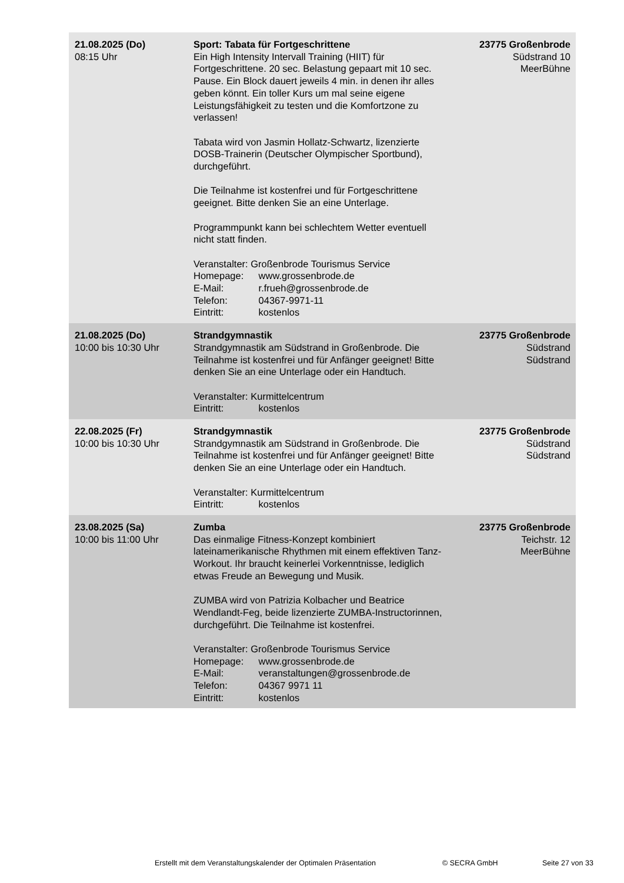| 21.08.2025 (Do) 08:15 Uhr | Sport: Tabata für Fortgeschrittene Ein High Intensity Intervall Training (HIIT) für Fortgeschrittene. 20 sec. Belastung gepaart mit 10 sec. Pause. Ein Block dauert jeweils 4 min. in denen ihr alles geben könnt. Ein toller Kurs um mal seine eigene Leistungsfähigkeit zu testen und die Komfortzone zu verlassen! Tabata wird von Jasmin Hollatz-Schwartz, lizenzierte DOSB-Trainerin (Deutscher Olympischer Sportbund), durchgeführt. Die Teilnahme ist kostenfrei und für Fortgeschrittene geeignet. Bitte denken Sie an eine Unterlage. Programmpunkt kann bei schlechtem Wetter eventuell nicht statt finden. Veranstalter: Großenbrode Tourismus Service Homepage: www.grossenbrode.de E-Mail: r.frueh@grossenbrode.de Telefon: 04367-9971-11 Eintritt: kostenlos | 23775 Großenbrode Südstrand 10 MeerBühne |
| 21.08.2025 (Do) 10:00 bis 10:30 Uhr | Strandgymnastik Strandgymnastik am Südstrand in Großenbrode. Die Teilnahme ist kostenfrei und für Anfänger geeignet! Bitte denken Sie an eine Unterlage oder ein Handtuch. Veranstalter: Kurmittelcentrum Eintritt: kostenlos | 23775 Großenbrode Südstrand Südstrand |
| 22.08.2025 (Fr) 10:00 bis 10:30 Uhr | Strandgymnastik Strandgymnastik am Südstrand in Großenbrode. Die Teilnahme ist kostenfrei und für Anfänger geeignet! Bitte denken Sie an eine Unterlage oder ein Handtuch. Veranstalter: Kurmittelcentrum Eintritt: kostenlos | 23775 Großenbrode Südstrand Südstrand |
| 23.08.2025 (Sa) 10:00 bis 11:00 Uhr | Zumba Das einmalige Fitness-Konzept kombiniert lateinamerikanische Rhythmen mit einem effektiven Tanz-Workout. Ihr braucht keinerlei Vorkenntnisse, lediglich etwas Freude an Bewegung und Musik. ZUMBA wird von Patrizia Kolbacher und Beatrice Wendlandt-Feg, beide lizenzierte ZUMBA-Instructorinnen, durchgeführt. Die Teilnahme ist kostenfrei. Veranstalter: Großenbrode Tourismus Service Homepage: www.grossenbrode.de E-Mail: veranstaltungen@grossenbrode.de Telefon: 04367 9971 11 Eintritt: kostenlos | 23775 Großenbrode Teichstr. 12 MeerBühne |
Erstellt mit dem Veranstaltungskalender der Optimalen Präsentation © SECRA GmbH Seite 27 von 33